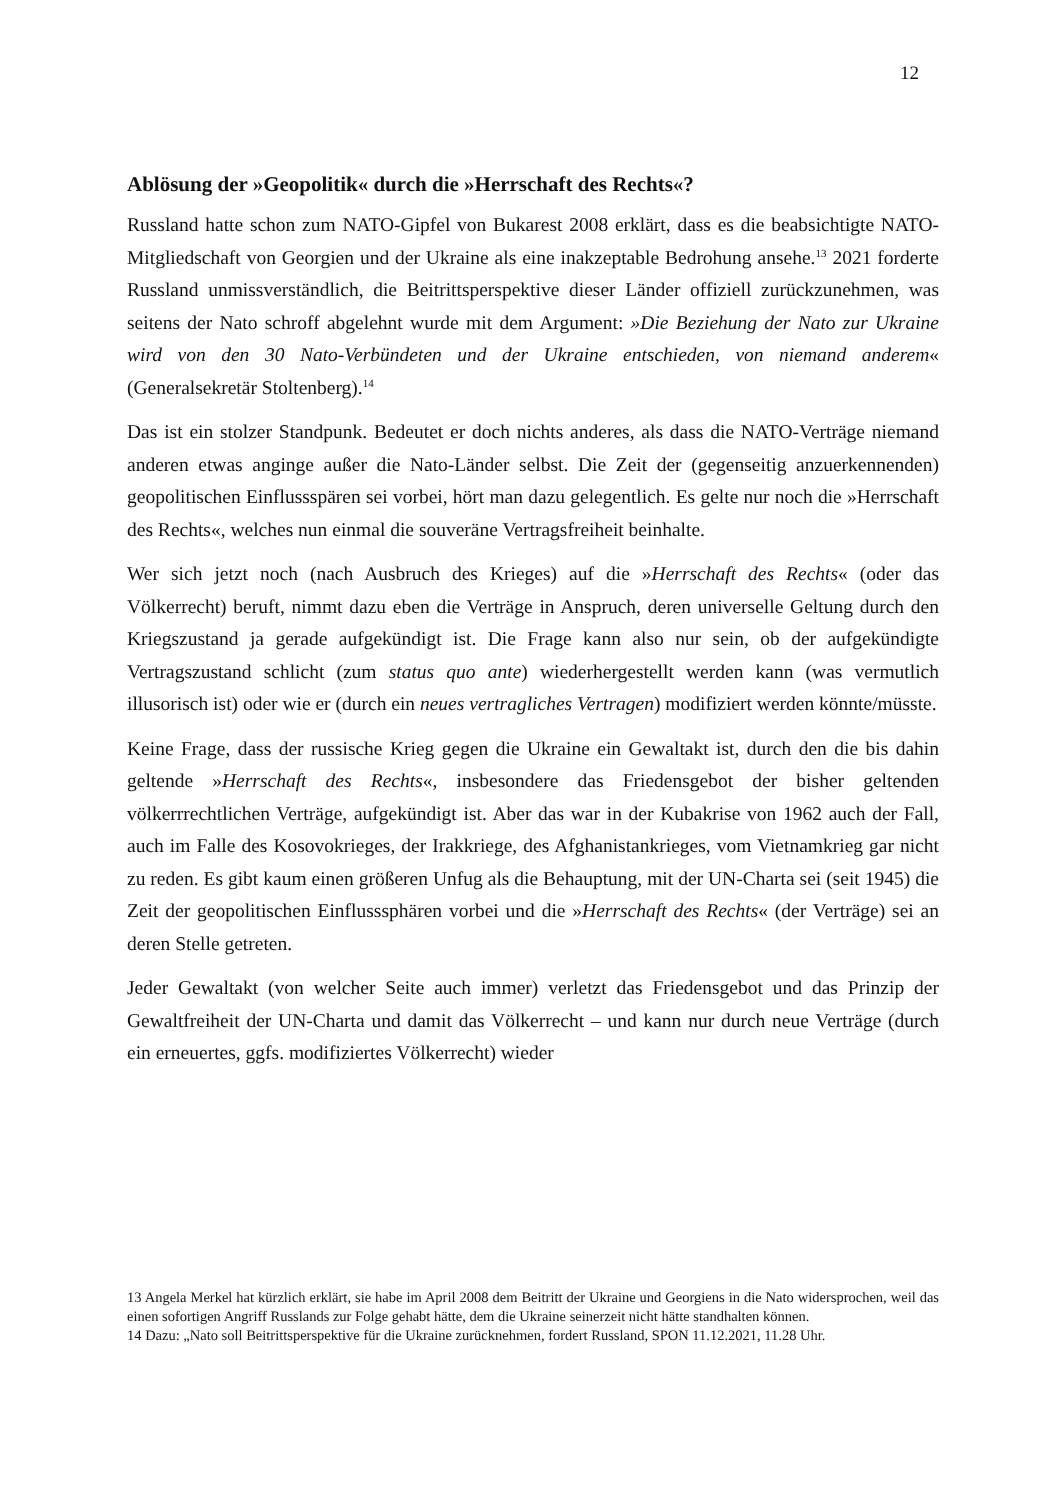12
Ablösung der »Geopolitik« durch die »Herrschaft des Rechts«?
Russland hatte schon zum NATO-Gipfel von Bukarest 2008 erklärt, dass es die beabsichtigte NATO-Mitgliedschaft von Georgien und der Ukraine als eine inakzeptable Bedrohung ansehe.<sup>13</sup> 2021 forderte Russland unmissverständlich, die Beitrittsperspektive dieser Länder offiziell zurückzunehmen, was seitens der Nato schroff abgelehnt wurde mit dem Argument: »Die Beziehung der Nato zur Ukraine wird von den 30 Nato-Verbündeten und der Ukraine entschieden, von niemand anderem« (Generalsekretär Stoltenberg).<sup>14</sup>
Das ist ein stolzer Standpunk. Bedeutet er doch nichts anderes, als dass die NATO-Verträge niemand anderen etwas anginge außer die Nato-Länder selbst. Die Zeit der (gegenseitig anzuerkennenden) geopolitischen Einflussspären sei vorbei, hört man dazu gelegentlich. Es gelte nur noch die »Herrschaft des Rechts«, welches nun einmal die souveräne Vertragsfreiheit beinhalte.
Wer sich jetzt noch (nach Ausbruch des Krieges) auf die »Herrschaft des Rechts« (oder das Völkerrecht) beruft, nimmt dazu eben die Verträge in Anspruch, deren universelle Geltung durch den Kriegszustand ja gerade aufgekündigt ist. Die Frage kann also nur sein, ob der aufgekündigte Vertragszustand schlicht (zum status quo ante) wiederhergestellt werden kann (was vermutlich illusorisch ist) oder wie er (durch ein neues vertragliches Vertragen) modifiziert werden könnte/müsste.
Keine Frage, dass der russische Krieg gegen die Ukraine ein Gewaltakt ist, durch den die bis dahin geltende »Herrschaft des Rechts«, insbesondere das Friedensgebot der bisher geltenden völkerrrechtlichen Verträge, aufgekündigt ist. Aber das war in der Kubakrise von 1962 auch der Fall, auch im Falle des Kosovokrieges, der Irakkriege, des Afghanistankrieges, vom Vietnamkrieg gar nicht zu reden. Es gibt kaum einen größeren Unfug als die Behauptung, mit der UN-Charta sei (seit 1945) die Zeit der geopolitischen Einflusssphären vorbei und die »Herrschaft des Rechts« (der Verträge) sei an deren Stelle getreten.
Jeder Gewaltakt (von welcher Seite auch immer) verletzt das Friedensgebot und das Prinzip der Gewaltfreiheit der UN-Charta und damit das Völkerrecht – und kann nur durch neue Verträge (durch ein erneuertes, ggfs. modifiziertes Völkerrecht) wieder
13 Angela Merkel hat kürzlich erklärt, sie habe im April 2008 dem Beitritt der Ukraine und Georgiens in die Nato widersprochen, weil das einen sofortigen Angriff Russlands zur Folge gehabt hätte, dem die Ukraine seinerzeit nicht hätte standhalten können.
14 Dazu: „Nato soll Beitrittsperspektive für die Ukraine zurücknehmen, fordert Russland, SPON 11.12.2021, 11.28 Uhr.